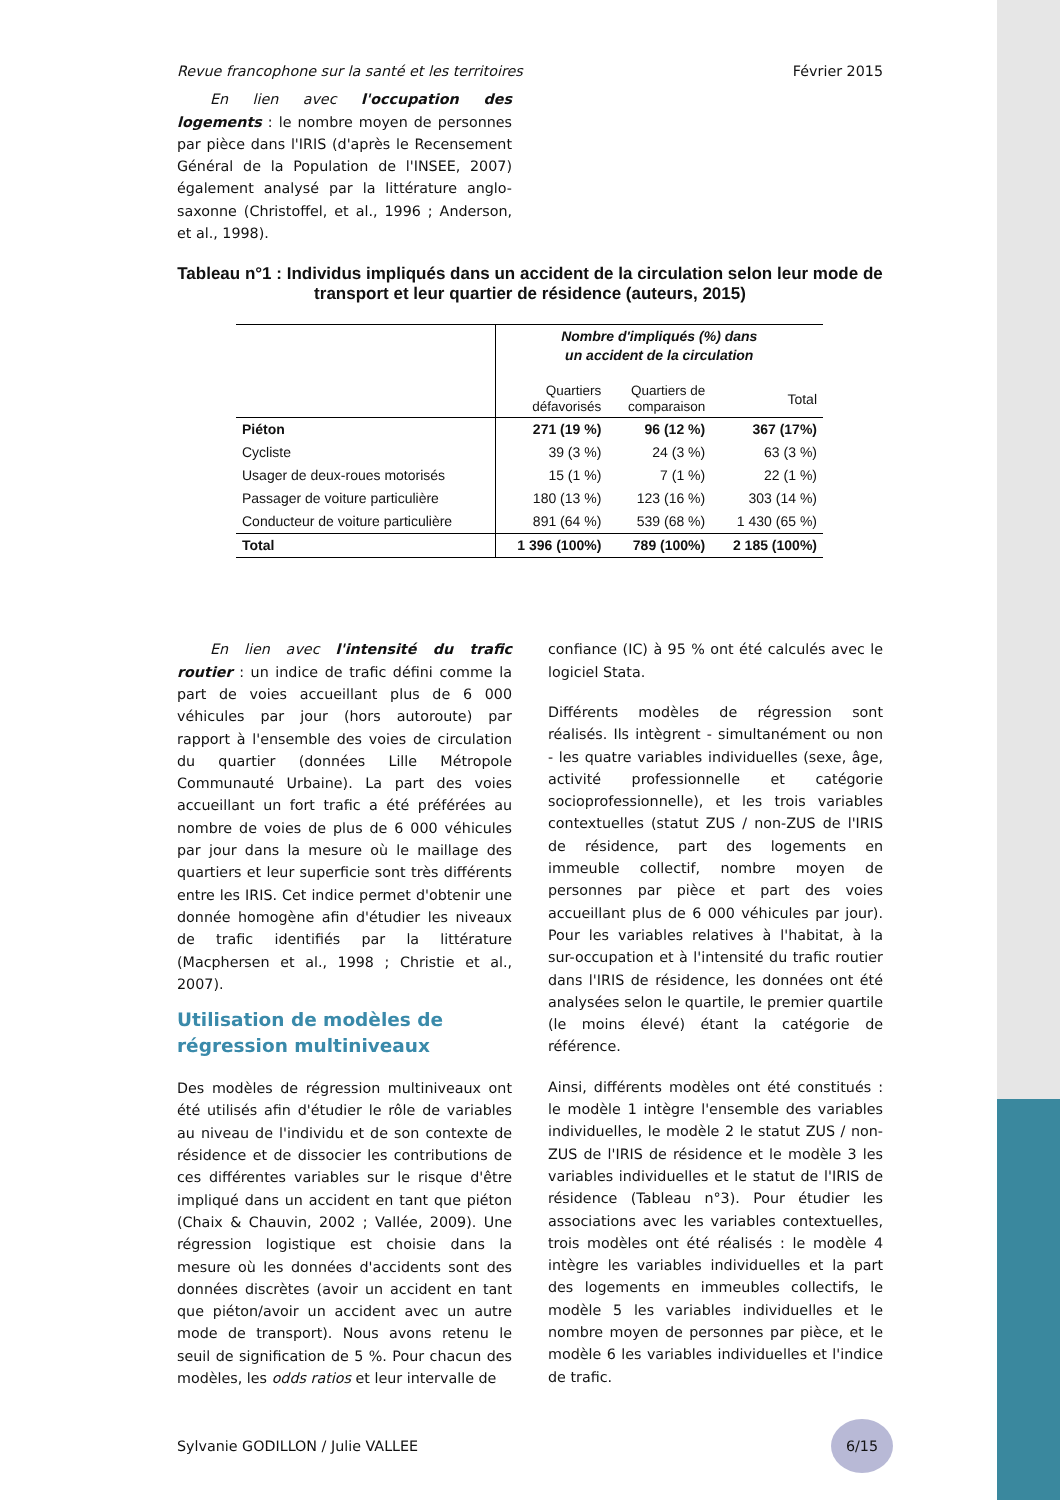Revue francophone sur la santé et les territoires Février 2015
En lien avec l'occupation des logements : le nombre moyen de personnes par pièce dans l'IRIS (d'après le Recensement Général de la Population de l'INSEE, 2007) également analysé par la littérature anglo-saxonne (Christoffel, et al., 1996 ; Anderson, et al., 1998).
Tableau n°1 : Individus impliqués dans un accident de la circulation selon leur mode de transport et leur quartier de résidence (auteurs, 2015)
| | Nombre d'impliqués (%) dans un accident de la circulation | | |
| | Quartiers défavorisés | Quartiers de comparaison | Total |
| Piéton | 271 (19 %) | 96 (12 %) | 367 (17%) |
| Cycliste | 39 (3 %) | 24 (3 %) | 63 (3 %) |
| Usager de deux-roues motorisés | 15 (1 %) | 7 (1 %) | 22 (1 %) |
| Passager de voiture particulière | 180 (13 %) | 123 (16 %) | 303 (14 %) |
| Conducteur de voiture particulière | 891 (64 %) | 539 (68 %) | 1 430 (65 %) |
| Total | 1 396 (100%) | 789 (100%) | 2 185 (100%) |
En lien avec l'intensité du trafic routier : un indice de trafic défini comme la part de voies accueillant plus de 6 000 véhicules par jour (hors autoroute) par rapport à l'ensemble des voies de circulation du quartier (données Lille Métropole Communauté Urbaine). La part des voies accueillant un fort trafic a été préférées au nombre de voies de plus de 6 000 véhicules par jour dans la mesure où le maillage des quartiers et leur superficie sont très différents entre les IRIS. Cet indice permet d'obtenir une donnée homogène afin d'étudier les niveaux de trafic identifiés par la littérature (Macphersen et al., 1998 ; Christie et al., 2007).
Utilisation de modèles de régression multiniveaux
Des modèles de régression multiniveaux ont été utilisés afin d'étudier le rôle de variables au niveau de l'individu et de son contexte de résidence et de dissocier les contributions de ces différentes variables sur le risque d'être impliqué dans un accident en tant que piéton (Chaix & Chauvin, 2002 ; Vallée, 2009). Une régression logistique est choisie dans la mesure où les données d'accidents sont des données discrètes (avoir un accident en tant que piéton/avoir un accident avec un autre mode de transport). Nous avons retenu le seuil de signification de 5 %. Pour chacun des modèles, les odds ratios et leur intervalle de
confiance (IC) à 95 % ont été calculés avec le logiciel Stata.
Différents modèles de régression sont réalisés. Ils intègrent - simultanément ou non - les quatre variables individuelles (sexe, âge, activité professionnelle et catégorie socioprofessionnelle), et les trois variables contextuelles (statut ZUS / non-ZUS de l'IRIS de résidence, part des logements en immeuble collectif, nombre moyen de personnes par pièce et part des voies accueillant plus de 6 000 véhicules par jour). Pour les variables relatives à l'habitat, à la sur-occupation et à l'intensité du trafic routier dans l'IRIS de résidence, les données ont été analysées selon le quartile, le premier quartile (le moins élevé) étant la catégorie de référence.
Ainsi, différents modèles ont été constitués : le modèle 1 intègre l'ensemble des variables individuelles, le modèle 2 le statut ZUS / non-ZUS de l'IRIS de résidence et le modèle 3 les variables individuelles et le statut de l'IRIS de résidence (Tableau n°3). Pour étudier les associations avec les variables contextuelles, trois modèles ont été réalisés : le modèle 4 intègre les variables individuelles et la part des logements en immeubles collectifs, le modèle 5 les variables individuelles et le nombre moyen de personnes par pièce, et le modèle 6 les variables individuelles et l'indice de trafic.
Sylvanie GODILLON / Julie VALLEE 6/15